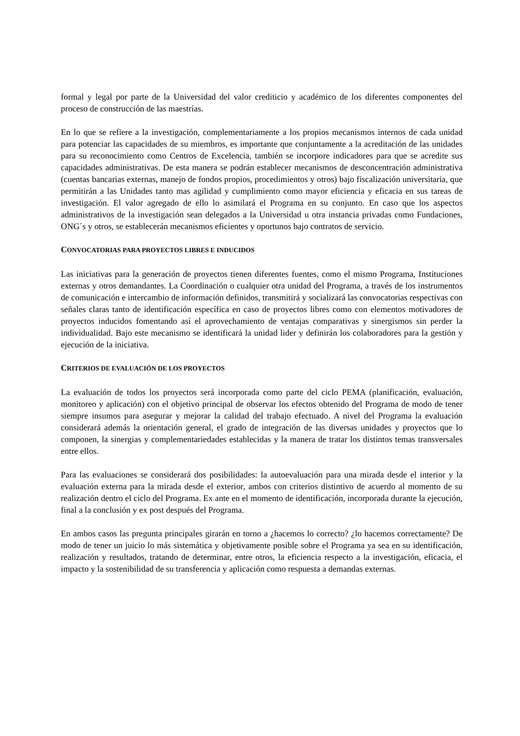formal y legal por parte de la Universidad del valor crediticio y académico de los diferentes componentes del proceso de construcción de las maestrías.
En lo que se refiere a la investigación, complementariamente a los propios mecanismos internos de cada unidad para potenciar las capacidades de su miembros, es importante que conjuntamente a la acreditación de las unidades para su reconocimiento como Centros de Excelencia, también se incorpore indicadores para que se acredite sus capacidades administrativas. De esta manera se podrán establecer mecanismos de desconcentración administrativa (cuentas bancarias externas, manejo de fondos propios, procedimientos y otros) bajo fiscalización universitaria, que permitirán a las Unidades tanto mas agilidad y cumplimiento como mayor eficiencia y eficacia en sus tareas de investigación. El valor agregado de ello lo asimilará el Programa en su conjunto. En caso que los aspectos administrativos de la investigación sean delegados a la Universidad u otra instancia privadas como Fundaciones, ONG´s y otros, se establecerán mecanismos eficientes y oportunos bajo contratos de servicio.
CONVOCATORIAS PARA PROYECTOS LIBRES E INDUCIDOS
Las iniciativas para la generación de proyectos tienen diferentes fuentes, como el mismo Programa, Instituciones externas y otros demandantes. La Coordinación o cualquier otra unidad del Programa, a través de los instrumentos de comunicación e intercambio de información definidos, transmitirá y socializará las convocatorias respectivas con señales claras tanto de identificación específica en caso de proyectos libres como con elementos motivadores de proyectos inducidos fomentando así el aprovechamiento de ventajas comparativas y sinergismos sin perder la individualidad. Bajo este mecanismo se identificará la unidad lider y definirán los colaboradores para la gestión y ejecución de la iniciativa.
CRITERIOS DE EVALUACIÓN DE LOS PROYECTOS
La evaluación de todos los proyectos será incorporada como parte del ciclo PEMA (planificación, evaluación, monitoreo y aplicación) con el objetivo principal de observar los efectos obtenido del Programa de modo de tener siempre insumos para asegurar y mejorar la calidad del trabajo efectuado. A nivel del Programa la evaluación considerará además la orientación general, el grado de integración de las diversas unidades y proyectos que lo componen, la sinergias y complementariedades establecidas y la manera de tratar los distintos temas transversales entre ellos.
Para las evaluaciones se considerará dos posibilidades: la autoevaluación para una mirada desde el interior y la evaluación externa para la mirada desde el exterior, ambos con criterios distintivo de acuerdo al momento de su realización dentro el ciclo del Programa. Ex ante en el momento de identificación, incorporada durante la ejecución, final a la conclusión y ex post después del Programa.
En ambos casos las pregunta principales girarán en torno a ¿hacemos lo correcto? ¿lo hacemos correctamente? De modo de tener un juicio lo más sistemática y objetivamente posible sobre el Programa ya sea en su identificación, realización y resultados, tratando de determinar, entre otros, la eficiencia respecto a la investigación, eficacia, el impacto y la sostenibilidad de su transferencia y aplicación como respuesta a demandas externas.